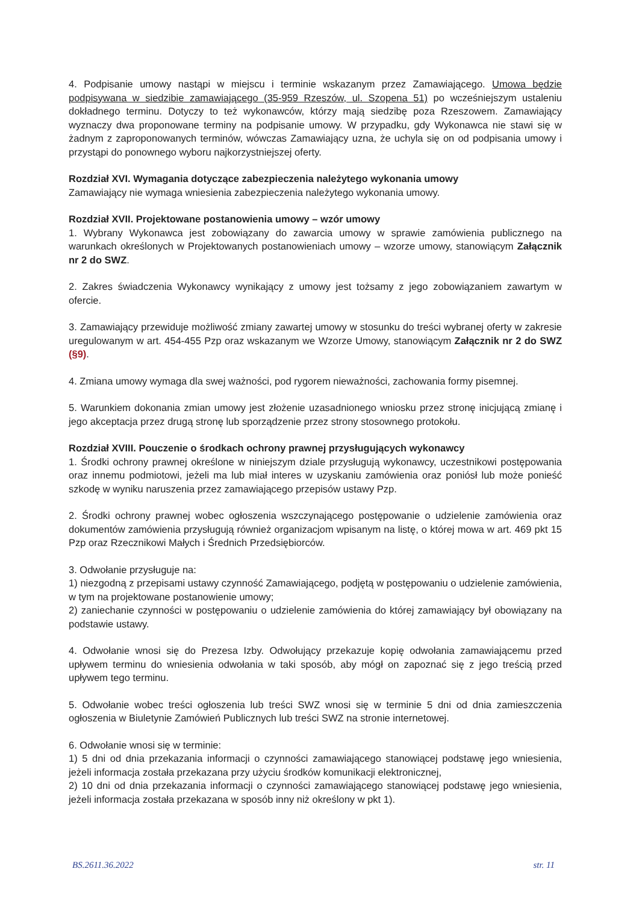4. Podpisanie umowy nastąpi w miejscu i terminie wskazanym przez Zamawiającego. Umowa będzie podpisywana w siedzibie zamawiającego (35-959 Rzeszów, ul. Szopena 51) po wcześniejszym ustaleniu dokładnego terminu. Dotyczy to też wykonawców, którzy mają siedzibę poza Rzeszowem. Zamawiający wyznaczy dwa proponowane terminy na podpisanie umowy. W przypadku, gdy Wykonawca nie stawi się w żadnym z zaproponowanych terminów, wówczas Zamawiający uzna, że uchyla się on od podpisania umowy i przystąpi do ponownego wyboru najkorzystniejszej oferty.
Rozdział XVI. Wymagania dotyczące zabezpieczenia należytego wykonania umowy
Zamawiający nie wymaga wniesienia zabezpieczenia należytego wykonania umowy.
Rozdział XVII. Projektowane postanowienia umowy – wzór umowy
1. Wybrany Wykonawca jest zobowiązany do zawarcia umowy w sprawie zamówienia publicznego na warunkach określonych w Projektowanych postanowieniach umowy – wzorze umowy, stanowiącym Załącznik nr 2 do SWZ.
2. Zakres świadczenia Wykonawcy wynikający z umowy jest tożsamy z jego zobowiązaniem zawartym w ofercie.
3. Zamawiający przewiduje możliwość zmiany zawartej umowy w stosunku do treści wybranej oferty w zakresie uregulowanym w art. 454-455 Pzp oraz wskazanym we Wzorze Umowy, stanowiącym Załącznik nr 2 do SWZ (§9).
4. Zmiana umowy wymaga dla swej ważności, pod rygorem nieważności, zachowania formy pisemnej.
5. Warunkiem dokonania zmian umowy jest złożenie uzasadnionego wniosku przez stronę inicjującą zmianę i jego akceptacja przez drugą stronę lub sporządzenie przez strony stosownego protokołu.
Rozdział XVIII. Pouczenie o środkach ochrony prawnej przysługujących wykonawcy
1. Środki ochrony prawnej określone w niniejszym dziale przysługują wykonawcy, uczestnikowi postępowania oraz innemu podmiotowi, jeżeli ma lub miał interes w uzyskaniu zamówienia oraz poniósł lub może ponieść szkodę w wyniku naruszenia przez zamawiającego przepisów ustawy Pzp.
2. Środki ochrony prawnej wobec ogłoszenia wszczynającego postępowanie o udzielenie zamówienia oraz dokumentów zamówienia przysługują również organizacjom wpisanym na listę, o której mowa w art. 469 pkt 15 Pzp oraz Rzecznikowi Małych i Średnich Przedsiębiorców.
3. Odwołanie przysługuje na:
1) niezgodną z przepisami ustawy czynność Zamawiającego, podjętą w postępowaniu o udzielenie zamówienia, w tym na projektowane postanowienie umowy;
2) zaniechanie czynności w postępowaniu o udzielenie zamówienia do której zamawiający był obowiązany na podstawie ustawy.
4. Odwołanie wnosi się do Prezesa Izby. Odwołujący przekazuje kopię odwołania zamawiającemu przed upływem terminu do wniesienia odwołania w taki sposób, aby mógł on zapoznać się z jego treścią przed upływem tego terminu.
5. Odwołanie wobec treści ogłoszenia lub treści SWZ wnosi się w terminie 5 dni od dnia zamieszczenia ogłoszenia w Biuletynie Zamówień Publicznych lub treści SWZ na stronie internetowej.
6. Odwołanie wnosi się w terminie:
1) 5 dni od dnia przekazania informacji o czynności zamawiającego stanowiącej podstawę jego wniesienia, jeżeli informacja została przekazana przy użyciu środków komunikacji elektronicznej,
2) 10 dni od dnia przekazania informacji o czynności zamawiającego stanowiącej podstawę jego wniesienia, jeżeli informacja została przekazana w sposób inny niż określony w pkt 1).
BS.2611.36.2022 str. 11